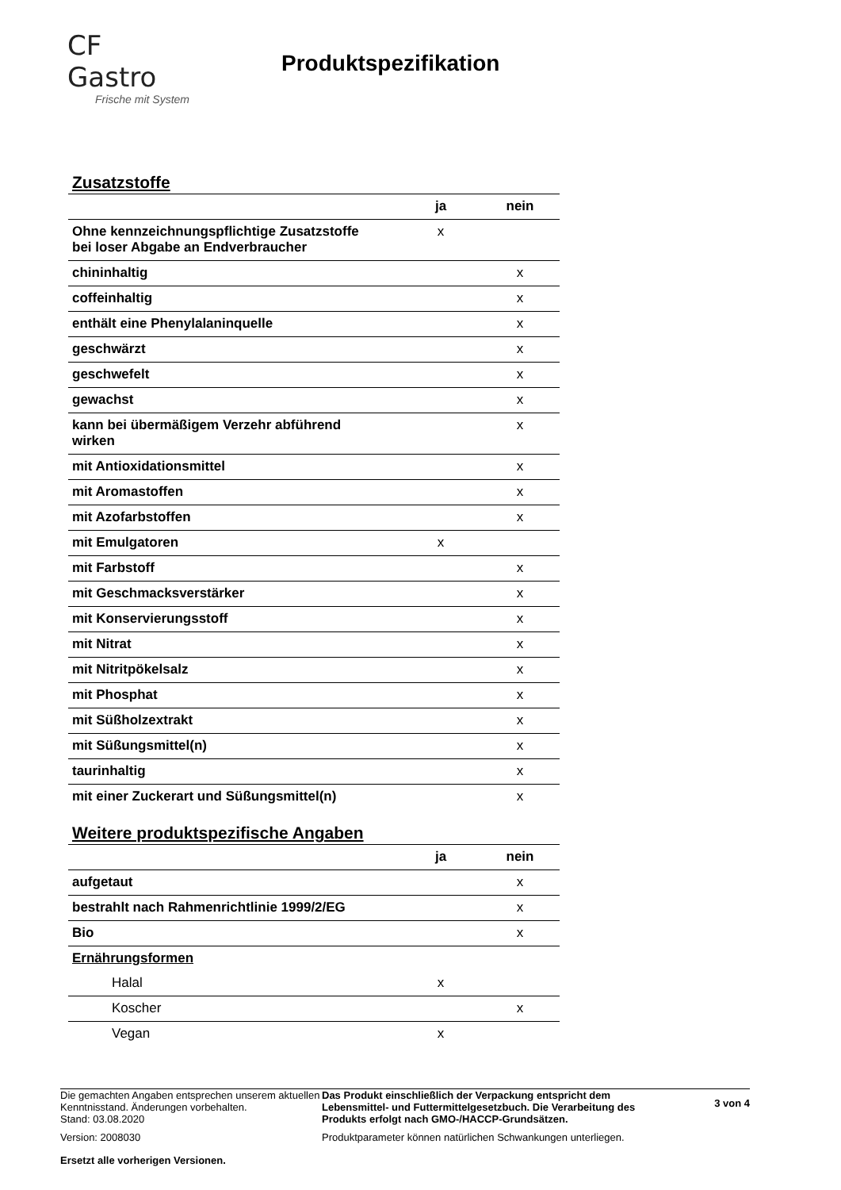CF Gastro
Frische mit System
Produktspezifikation
Zusatzstoffe
| | ja | nein |
| --- | --- | --- |
| Ohne kennzeichnungspflichtige Zusatzstoffe bei loser Abgabe an Endverbraucher | x | |
| chininhaltig | | x |
| coffeinhaltig | | x |
| enthält eine Phenylalaninquelle | | x |
| geschwärzt | | x |
| geschwefelt | | x |
| gewachst | | x |
| kann bei übermäßigem Verzehr abführend wirken | | x |
| mit Antioxidationsmittel | | x |
| mit Aromastoffen | | x |
| mit Azofarbstoffen | | x |
| mit Emulgatoren | x | |
| mit Farbstoff | | x |
| mit Geschmacksverstärker | | x |
| mit Konservierungsstoff | | x |
| mit Nitrat | | x |
| mit Nitritpökelsalz | | x |
| mit Phosphat | | x |
| mit Süßholzextrakt | | x |
| mit Süßungsmittel(n) | | x |
| taurinhaltig | | x |
| mit einer Zuckerart und Süßungsmittel(n) | | x |
Weitere produktspezifische Angaben
| | ja | nein |
| --- | --- | --- |
| aufgetaut | | x |
| bestrahlt nach Rahmenrichtlinie 1999/2/EG | | x |
| Bio | | x |
| Ernährungsformen | | |
| Halal | x | |
| Koscher | | x |
| Vegan | x | |
Die gemachten Angaben entsprechen unserem aktuellen Kenntnisstand. Änderungen vorbehalten.
Stand: 03.08.2020
Version: 2008030
Ersetzt alle vorherigen Versionen.
Das Produkt einschließlich der Verpackung entspricht dem Lebensmittel- und Futtermittelgesetzbuch. Die Verarbeitung des Produkts erfolgt nach GMO-/HACCP-Grundsätzen.
Produktparameter können natürlichen Schwankungen unterliegen.
3 von 4